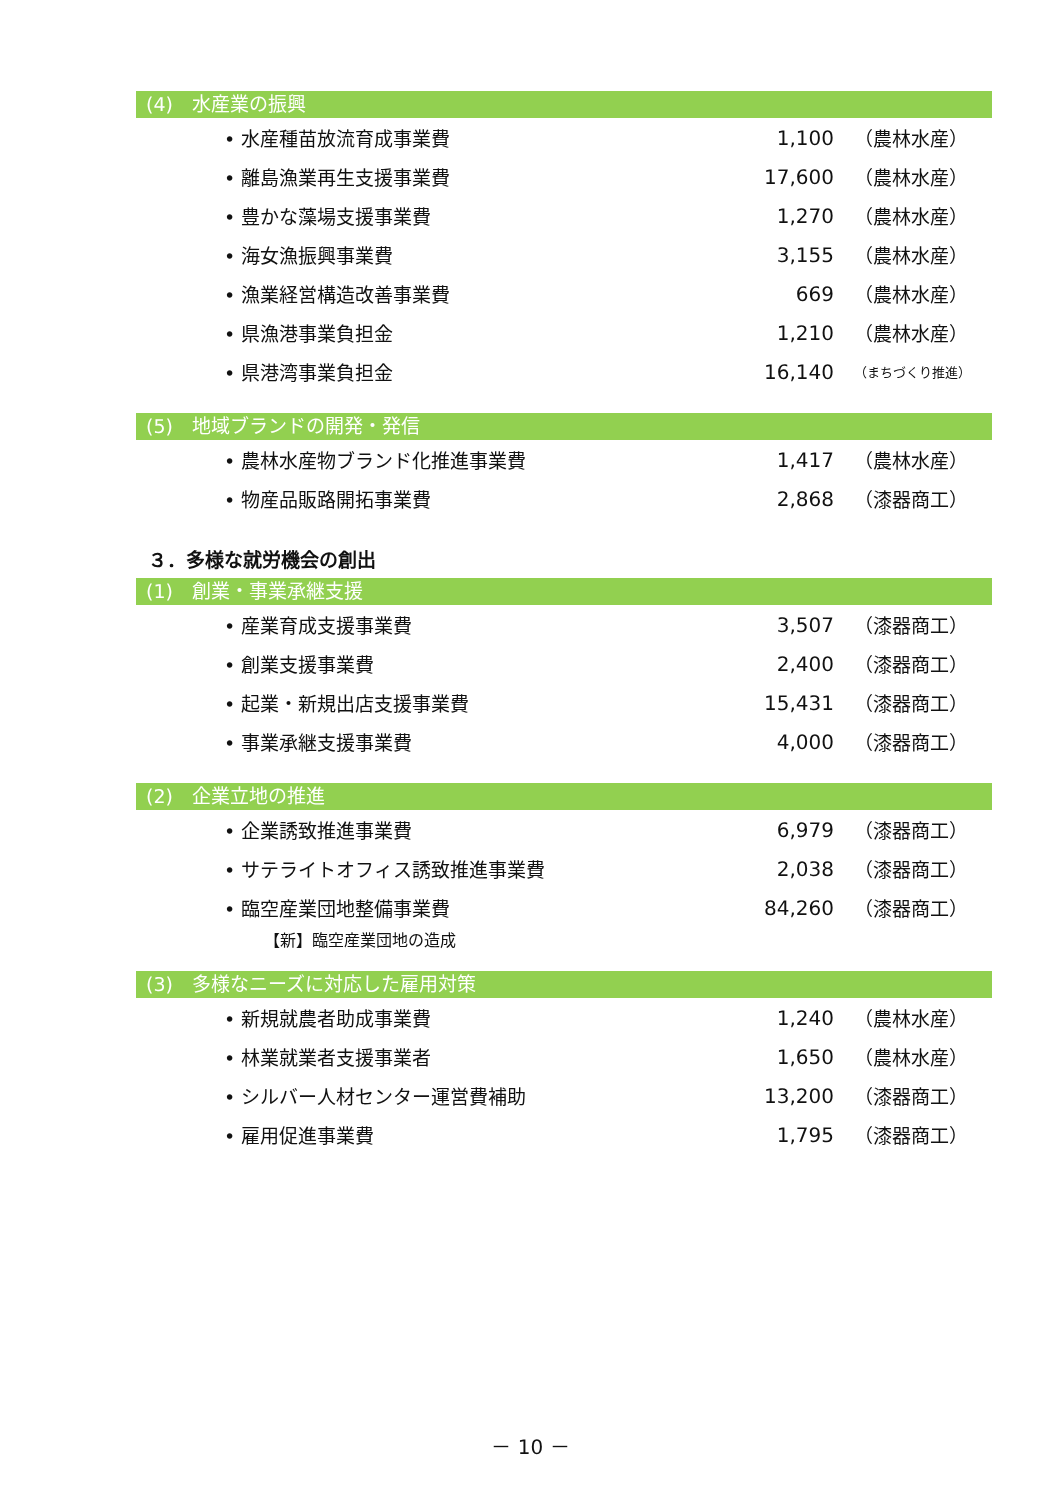(4)　水産業の振興
| • 水産種苗放流育成事業費 | 1,100 | （農林水産） |
| • 離島漁業再生支援事業費 | 17,600 | （農林水産） |
| • 豊かな藻場支援事業費 | 1,270 | （農林水産） |
| • 海女漁振興事業費 | 3,155 | （農林水産） |
| • 漁業経営構造改善事業費 | 669 | （農林水産） |
| • 県漁港事業負担金 | 1,210 | （農林水産） |
| • 県港湾事業負担金 | 16,140 | （まちづくり推進） |
(5)　地域ブランドの開発・発信
| • 農林水産物ブランド化推進事業費 | 1,417 | （農林水産） |
| • 物産品販路開拓事業費 | 2,868 | （漆器商工） |
３．多様な就労機会の創出
(1)　創業・事業承継支援
| • 産業育成支援事業費 | 3,507 | （漆器商工） |
| • 創業支援事業費 | 2,400 | （漆器商工） |
| • 起業・新規出店支援事業費 | 15,431 | （漆器商工） |
| • 事業承継支援事業費 | 4,000 | （漆器商工） |
(2)　企業立地の推進
| • 企業誘致推進事業費 | 6,979 | （漆器商工） |
| • サテライトオフィス誘致推進事業費 | 2,038 | （漆器商工） |
| • 臨空産業団地整備事業費 | 84,260 | （漆器商工） |
| 【新】臨空産業団地の造成 | | |
(3)　多様なニーズに対応した雇用対策
| • 新規就農者助成事業費 | 1,240 | （農林水産） |
| • 林業就業者支援事業者 | 1,650 | （農林水産） |
| • シルバー人材センター運営費補助 | 13,200 | （漆器商工） |
| • 雇用促進事業費 | 1,795 | （漆器商工） |
－ 10 －